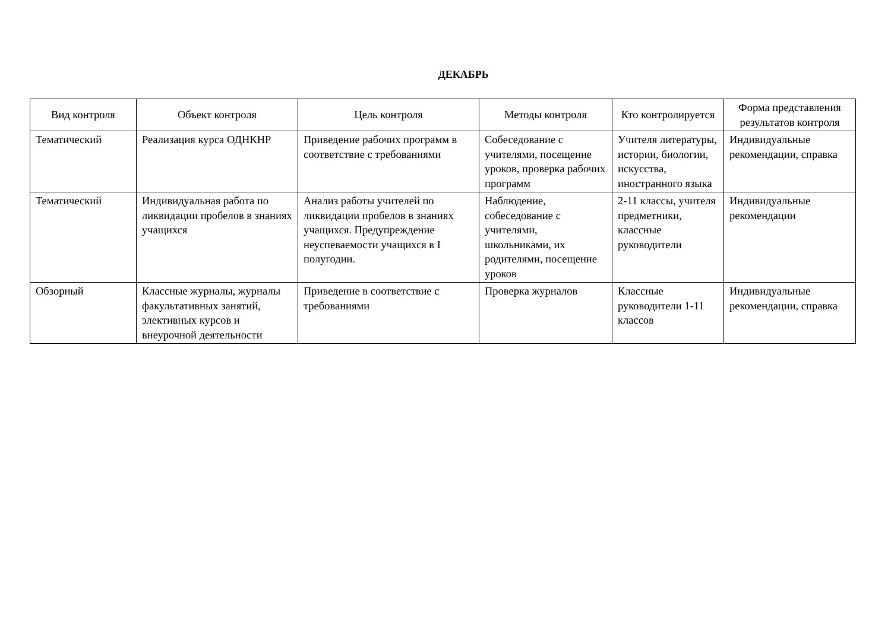ДЕКАБРЬ
| Вид контроля | Объект контроля | Цель контроля | Методы контроля | Кто контролируется | Форма представления результатов контроля |
| --- | --- | --- | --- | --- | --- |
| Тематический | Реализация курса ОДНКНР | Приведение рабочих программ в соответствие с требованиями | Собеседование с учителями, посещение уроков, проверка рабочих программ | Учителя литературы, истории, биологии, искусства, иностранного языка | Индивидуальные рекомендации, справка |
| Тематический | Индивидуальная работа по ликвидации пробелов в знаниях учащихся | Анализ работы учителей по ликвидации пробелов в знаниях учащихся. Предупреждение неуспеваемости учащихся в I полугодии. | Наблюдение, собеседование с учителями, школьниками, их родителями, посещение уроков | 2-11 классы, учителя предметники, классные руководители | Индивидуальные рекомендации |
| Обзорный | Классные журналы, журналы факультативных занятий, элективных курсов и внеурочной деятельности | Приведение в соответствие с требованиями | Проверка журналов | Классные руководители 1-11 классов | Индивидуальные рекомендации, справка |